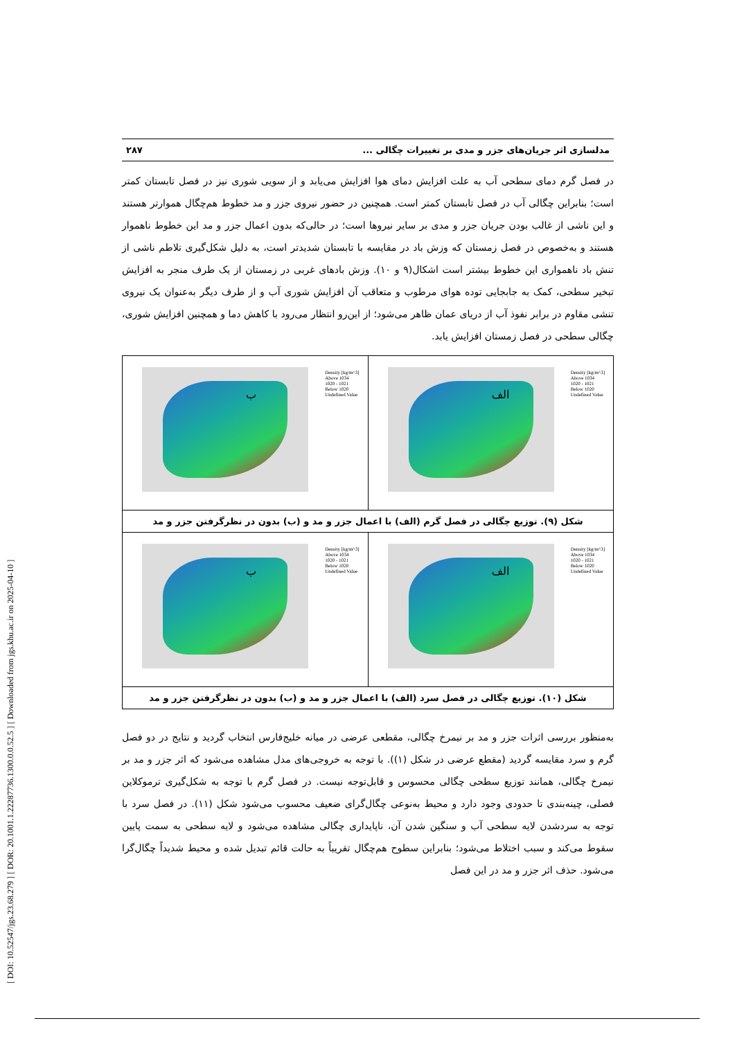[ DOI: 10.52547/jgs.23.68.279 ] [ DOR: 20.1001.1.22287736.1300.0.0.52.5 ] [ Downloaded from jgs.khu.ac.ir on 2025-04-10 ]
مدلسازی اثر جریان‌های جزر و مدی بر تغییرات چگالی ... ۲۸۷
در فصل گرم دمای سطحی آب به علت افزایش دمای هوا افزایش می‌یابد و از سویی شوری نیز در فصل تابستان کمتر است؛ بنابراین چگالی آب در فصل تابستان کمتر است. همچنین در حضور نیروی جزر و مد خطوط هم‌چگال هموارتر هستند و این ناشی از غالب بودن جریان جزر و مدی بر سایر نیروها است؛ در حالی‌که بدون اعمال جزر و مد این خطوط ناهموار هستند و به‌خصوص در فصل زمستان که وزش باد در مقایسه با تابستان شدیدتر است، به دلیل شکل‌گیری تلاطم ناشی از تنش باد ناهمواری این خطوط بیشتر است اشکال(۹ و ۱۰). وزش بادهای غربی در زمستان از یک طرف منجر به افزایش تبخیر سطحی، کمک به جابجایی توده هوای مرطوب و متعاقب آن افزایش شوری آب و از طرف دیگر به‌عنوان یک نیروی تنشی مقاوم در برابر نفوذ آب از دریای عمان ظاهر می‌شود؛ از این‌رو انتظار می‌رود با کاهش دما و همچنین افزایش شوری، چگالی سطحی در فصل زمستان افزایش یابد.
الف
Density [kg/m^3]
Above 1034
1020 - 1021
Below 1020
Undefined Value
ب
Density [kg/m^3]
Above 1034
1020 - 1021
Below 1020
Undefined Value
شکل (۹). توزیع چگالی در فصل گرم (الف) با اعمال جزر و مد و (ب) بدون در نظرگرفتن جزر و مد
الف
Density [kg/m^3]
Above 1034
1020 - 1021
Below 1020
Undefined Value
ب
Density [kg/m^3]
Above 1034
1020 - 1021
Below 1020
Undefined Value
شکل (۱۰). توزیع چگالی در فصل سرد (الف) با اعمال جزر و مد و (ب) بدون در نظرگرفتن جزر و مد
به‌منظور بررسی اثرات جزر و مد بر نیمرخ چگالی، مقطعی عرضی در میانه خلیج‌فارس انتخاب گردید و نتایج در دو فصل گرم و سرد مقایسه گردید (مقطع عرضی در شکل (۱)). با توجه به خروجی‌های مدل مشاهده می‌شود که اثر جزر و مد بر نیمرخ چگالی، همانند توزیع سطحی چگالی محسوس و قابل‌توجه نیست. در فصل گرم با توجه به شکل‌گیری ترموکلاین فصلی، چینه‌بندی تا حدودی وجود دارد و محیط به‌نوعی چگال‌گرای ضعیف محسوب می‌شود شکل (۱۱). در فصل سرد با توجه به سردشدن لایه سطحی آب و سنگین شدن آن، ناپایداری چگالی مشاهده می‌شود و لایه سطحی به سمت پایین سقوط می‌کند و سبب اختلاط می‌شود؛ بنابراین سطوح هم‌چگال تقریباً به حالت قائم تبدیل شده و محیط شدیداً چگال‌گرا می‌شود. حذف اثر جزر و مد در این فصل